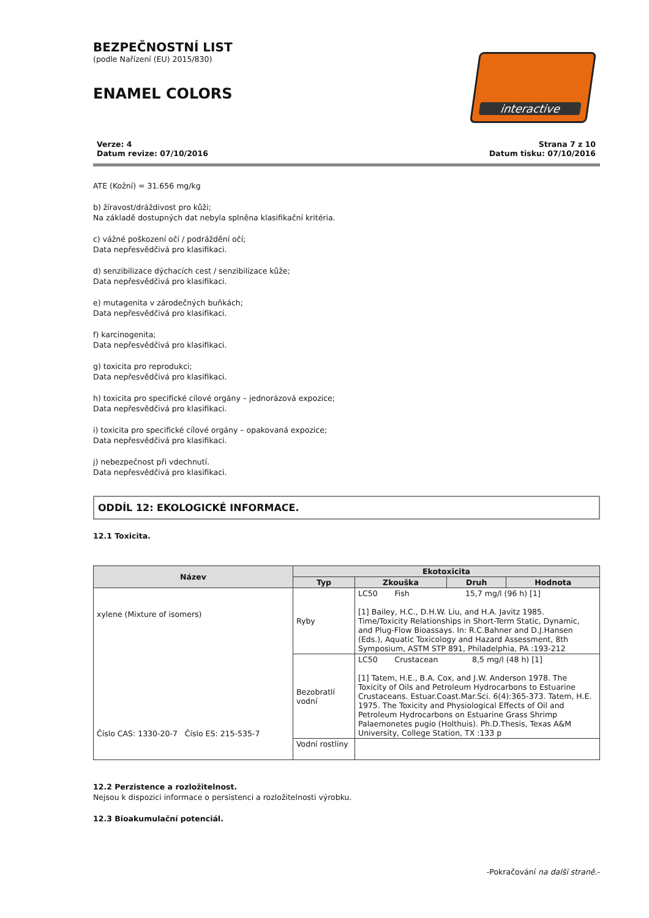BEZPEČNOSTNÍ LIST
(podle Nařízení (EU) 2015/830)
ENAMEL COLORS
interactive
Verze: 4
Datum revize: 07/10/2016 Strana 7 z 10
Datum tisku: 07/10/2016
ATE (Kožní) = 31.656 mg/kg
b) žíravost/dráždivost pro kůži;
Na základě dostupných dat nebyla splněna klasifikační kritéria.
c) vážné poškození očí / podráždění očí;
Data nepřesvědčivá pro klasifikaci.
d) senzibilizace dýchacích cest / senzibilizace kůže;
Data nepřesvědčivá pro klasifikaci.
e) mutagenita v zárodečných buňkách;
Data nepřesvědčivá pro klasifikaci.
f) karcinogenita;
Data nepřesvědčivá pro klasifikaci.
g) toxicita pro reprodukci;
Data nepřesvědčivá pro klasifikaci.
h) toxicita pro specifické cílové orgány – jednorázová expozice;
Data nepřesvědčivá pro klasifikaci.
i) toxicita pro specifické cílové orgány – opakovaná expozice;
Data nepřesvědčivá pro klasifikaci.
j) nebezpečnost při vdechnutí.
Data nepřesvědčivá pro klasifikaci.
ODDÍL 12: EKOLOGICKÉ INFORMACE.
12.1 Toxicita.
| Název | Ekotoxicita | | | |
| --- | --- | --- | --- | --- |
| | Typ | Zkouška | Druh | Hodnota |
| xylene (Mixture of isomers) Číslo CAS: 1330-20-7 Číslo ES: 215-535-7 | Ryby | LC50 Fish 15,7 mg/l (96 h) [1] [1] Bailey, H.C., D.H.W. Liu, and H.A. Javitz 1985. Time/Toxicity Relationships in Short-Term Static, Dynamic, and Plug-Flow Bioassays. In: R.C.Bahner and D.J.Hansen (Eds.), Aquatic Toxicology and Hazard Assessment, 8th Symposium, ASTM STP 891, Philadelphia, PA :193-212 | | |
| | Bezobratlí vodní | LC50 Crustacean 8,5 mg/l (48 h) [1] [1] Tatem, H.E., B.A. Cox, and J.W. Anderson 1978. The Toxicity of Oils and Petroleum Hydrocarbons to Estuarine Crustaceans. Estuar.Coast.Mar.Sci. 6(4):365-373. Tatem, H.E. 1975. The Toxicity and Physiological Effects of Oil and Petroleum Hydrocarbons on Estuarine Grass Shrimp Palaemonetes pugio (Holthuis). Ph.D.Thesis, Texas A&M University, College Station, TX :133 p | | |
| | Vodní rostliny | | | |
12.2 Perzistence a rozložitelnost.
Nejsou k dispozici informace o persistenci a rozložitelnosti výrobku.
12.3 Bioakumulační potenciál.
-Pokračování na další straně.-